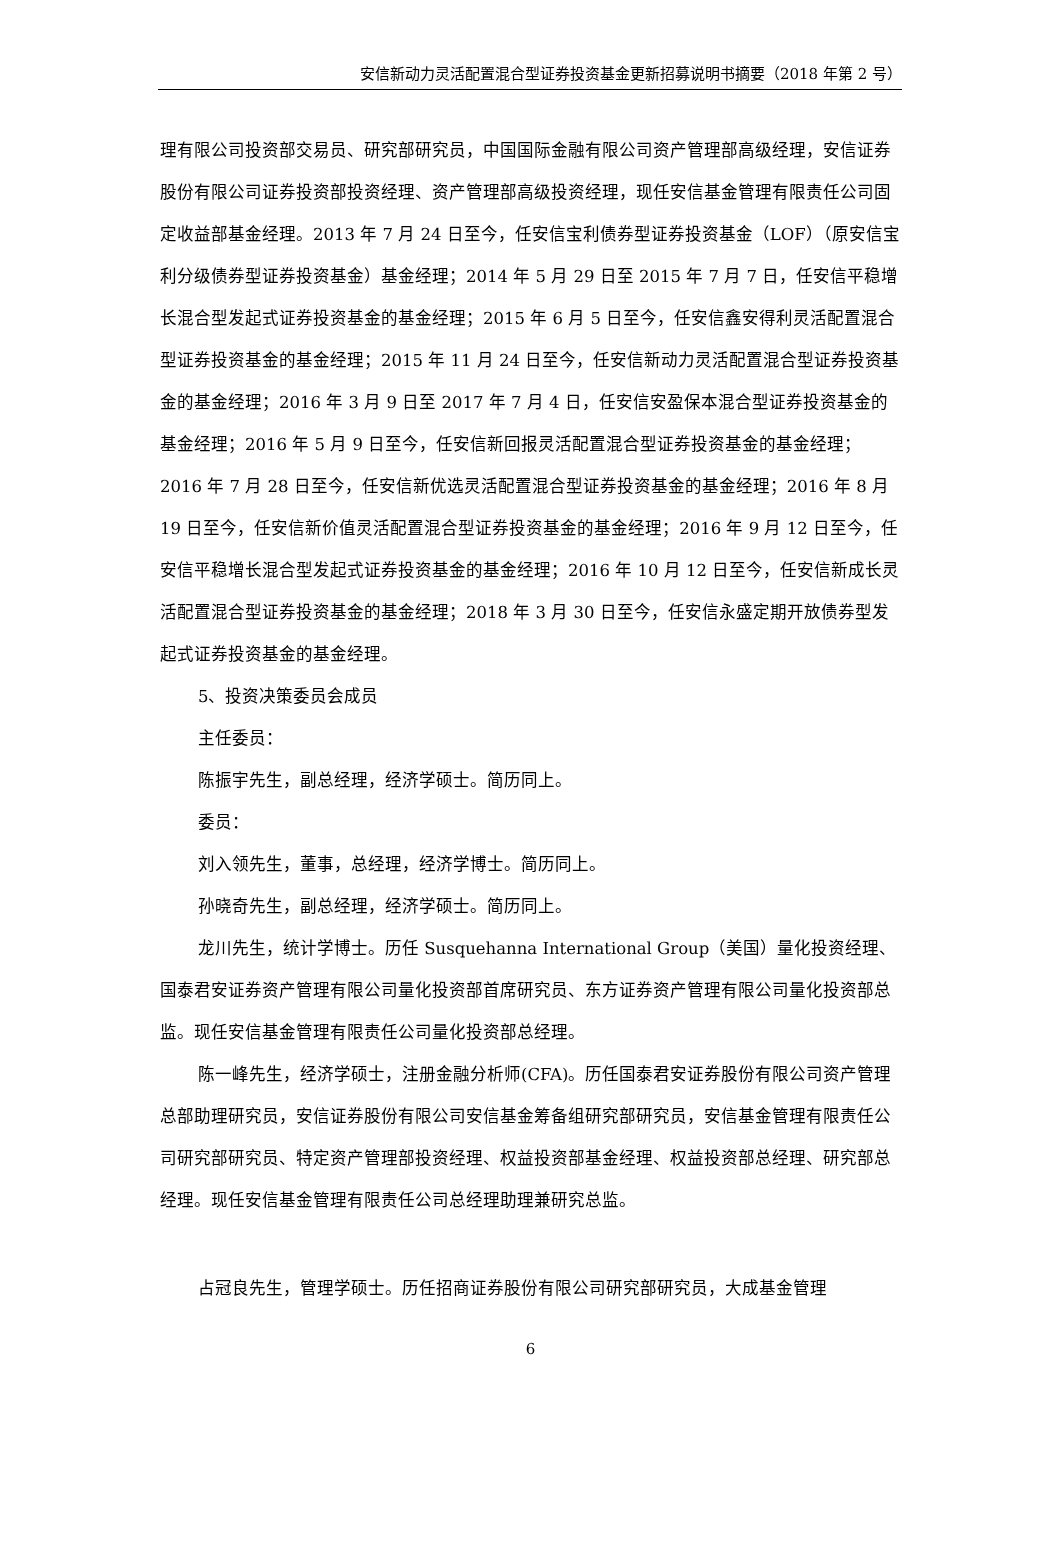安信新动力灵活配置混合型证券投资基金更新招募说明书摘要（2018 年第 2 号）
理有限公司投资部交易员、研究部研究员，中国国际金融有限公司资产管理部高级经理，安信证券股份有限公司证券投资部投资经理、资产管理部高级投资经理，现任安信基金管理有限责任公司固定收益部基金经理。2013 年 7 月 24 日至今，任安信宝利债券型证券投资基金（LOF）（原安信宝利分级债券型证券投资基金）基金经理；2014 年 5 月 29 日至 2015 年 7 月 7 日，任安信平稳增长混合型发起式证券投资基金的基金经理；2015 年 6 月 5 日至今，任安信鑫安得利灵活配置混合型证券投资基金的基金经理；2015 年 11 月 24 日至今，任安信新动力灵活配置混合型证券投资基金的基金经理；2016 年 3 月 9 日至 2017 年 7 月 4 日，任安信安盈保本混合型证券投资基金的基金经理；2016 年 5 月 9 日至今，任安信新回报灵活配置混合型证券投资基金的基金经理；2016 年 7 月 28 日至今，任安信新优选灵活配置混合型证券投资基金的基金经理；2016 年 8 月 19 日至今，任安信新价值灵活配置混合型证券投资基金的基金经理；2016 年 9 月 12 日至今，任安信平稳增长混合型发起式证券投资基金的基金经理；2016 年 10 月 12 日至今，任安信新成长灵活配置混合型证券投资基金的基金经理；2018 年 3 月 30 日至今，任安信永盛定期开放债券型发起式证券投资基金的基金经理。
5、投资决策委员会成员
主任委员：
陈振宇先生，副总经理，经济学硕士。简历同上。
委员：
刘入领先生，董事，总经理，经济学博士。简历同上。
孙晓奇先生，副总经理，经济学硕士。简历同上。
龙川先生，统计学博士。历任 Susquehanna International Group（美国）量化投资经理、国泰君安证券资产管理有限公司量化投资部首席研究员、东方证券资产管理有限公司量化投资部总监。现任安信基金管理有限责任公司量化投资部总经理。
陈一峰先生，经济学硕士，注册金融分析师(CFA)。历任国泰君安证券股份有限公司资产管理总部助理研究员，安信证券股份有限公司安信基金筹备组研究部研究员，安信基金管理有限责任公司研究部研究员、特定资产管理部投资经理、权益投资部基金经理、权益投资部总经理、研究部总经理。现任安信基金管理有限责任公司总经理助理兼研究总监。
占冠良先生，管理学硕士。历任招商证券股份有限公司研究部研究员，大成基金管理
6